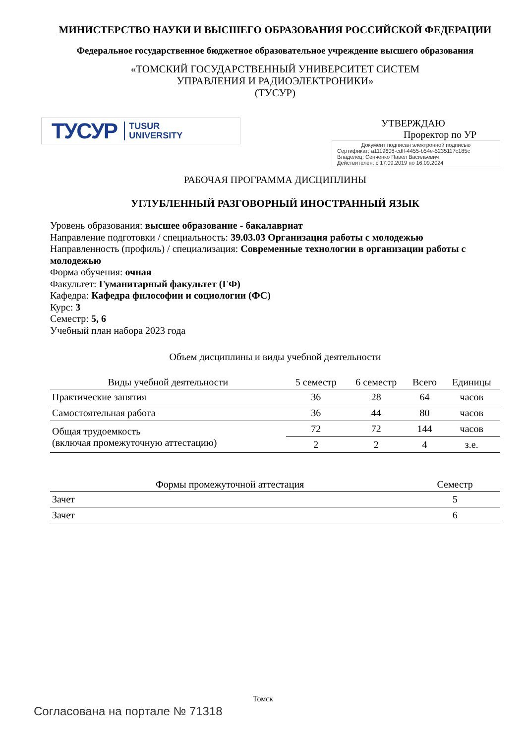МИНИСТЕРСТВО НАУКИ И ВЫСШЕГО ОБРАЗОВАНИЯ РОССИЙСКОЙ ФЕДЕРАЦИИ
Федеральное государственное бюджетное образовательное учреждение высшего образования
«ТОМСКИЙ ГОСУДАРСТВЕННЫЙ УНИВЕРСИТЕТ СИСТЕМ
УПРАВЛЕНИЯ И РАДИОЭЛЕКТРОНИКИ»
(ТУСУР)
ТУСУР TUSUR
UNIVERSITY
УТВЕРЖДАЮ
Проректор по УР
Документ подписан электронной подписью
Сертификат: a1119608-cdff-4455-b54e-5235117c185c
Владелец: Сенченко Павел Васильевич
Действителен: с 17.09.2019 по 16.09.2024
РАБОЧАЯ ПРОГРАММА ДИСЦИПЛИНЫ
УГЛУБЛЕННЫЙ РАЗГОВОРНЫЙ ИНОСТРАННЫЙ ЯЗЫК
Уровень образования: высшее образование - бакалавриат
Направление подготовки / специальность: 39.03.03 Организация работы с молодежью
Направленность (профиль) / специализация: Современные технологии в организации работы с молодежью
Форма обучения: очная
Факультет: Гуманитарный факультет (ГФ)
Кафедра: Кафедра философии и социологии (ФС)
Курс: 3
Семестр: 5, 6
Учебный план набора 2023 года
Объем дисциплины и виды учебной деятельности
| Виды учебной деятельности | 5 семестр | 6 семестр | Всего | Единицы |
| --- | --- | --- | --- | --- |
| Практические занятия | 36 | 28 | 64 | часов |
| Самостоятельная работа | 36 | 44 | 80 | часов |
| Общая трудоемкость (включая промежуточную аттестацию) | 72 | 72 | 144 | часов |
| | 2 | 2 | 4 | з.е. |
| Формы промежуточной аттестация | Семестр |
| --- | --- |
| Зачет | 5 |
| Зачет | 6 |
Томск
Согласована на портале № 71318